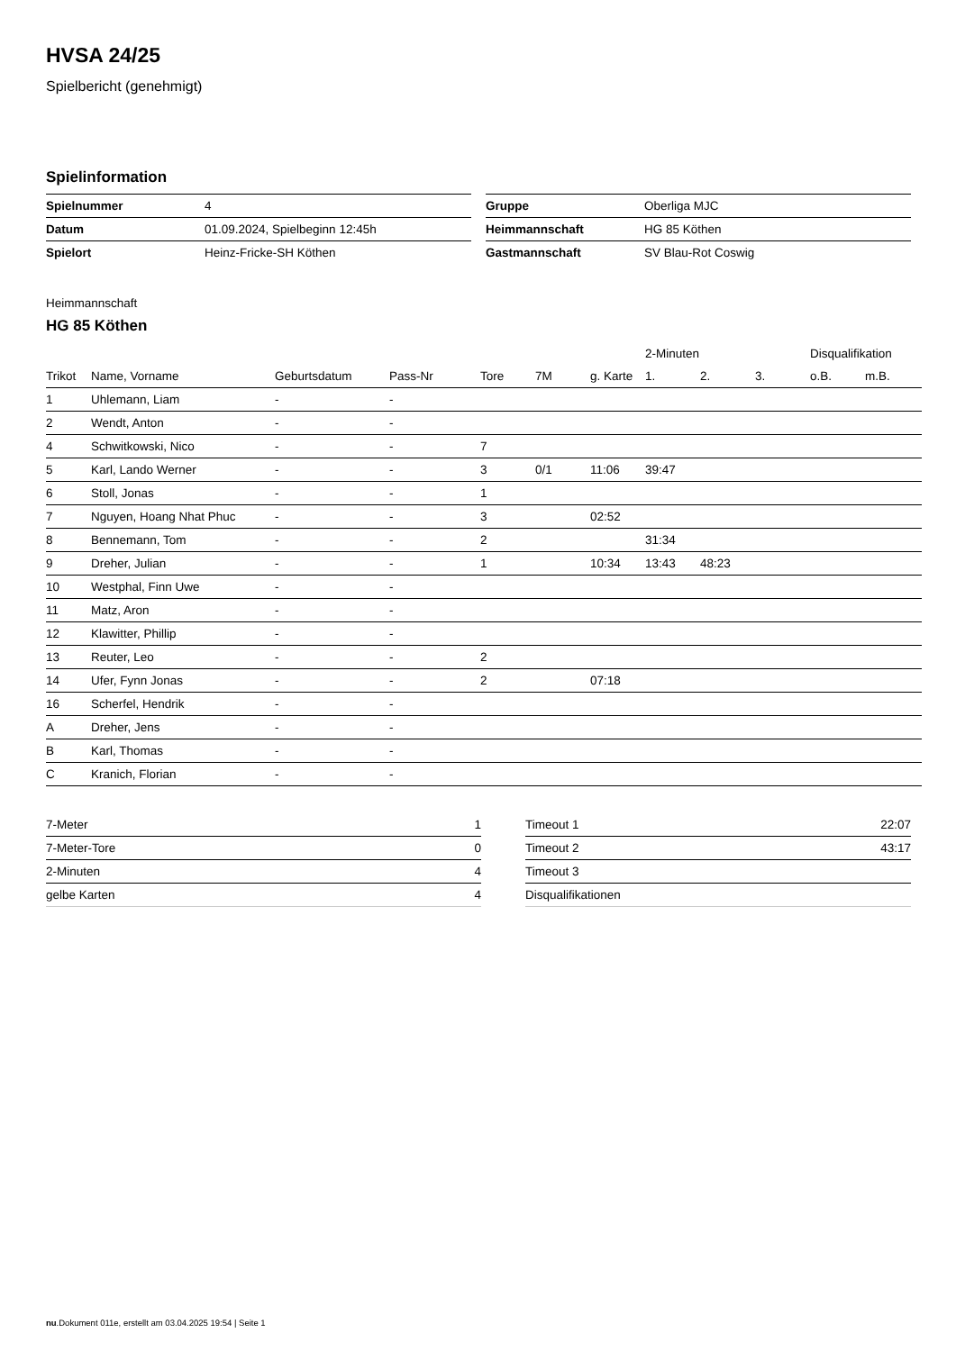HVSA 24/25
Spielbericht (genehmigt)
Spielinformation
| Spielnummer | 4 |
| Datum | 01.09.2024, Spielbeginn 12:45h |
| Spielort | Heinz-Fricke-SH Köthen |
| Gruppe | Oberliga MJC |
| Heimmannschaft | HG 85 Köthen |
| Gastmannschaft | SV Blau-Rot Coswig |
Heimmannschaft
HG 85 Köthen
| | | | | | | | 2-Minuten | | | Disqualifikation | |
| --- | --- | --- | --- | --- | --- | --- | --- | --- | --- | --- | --- |
| Trikot | Name, Vorname | Geburtsdatum | Pass-Nr | Tore | 7M | g. Karte | 1. | 2. | 3. | o.B. | m.B. |
| 1 | Uhlemann, Liam | - | - | | | | | | | | |
| 2 | Wendt, Anton | - | - | | | | | | | | |
| 4 | Schwitkowski, Nico | - | - | 7 | | | | | | | |
| 5 | Karl, Lando Werner | - | - | 3 | 0/1 | 11:06 | 39:47 | | | | |
| 6 | Stoll, Jonas | - | - | 1 | | | | | | | |
| 7 | Nguyen, Hoang Nhat Phuc | - | - | 3 | | 02:52 | | | | | |
| 8 | Bennemann, Tom | - | - | 2 | | | 31:34 | | | | |
| 9 | Dreher, Julian | - | - | 1 | | 10:34 | 13:43 | 48:23 | | | |
| 10 | Westphal, Finn Uwe | - | - | | | | | | | | |
| 11 | Matz, Aron | - | - | | | | | | | | |
| 12 | Klawitter, Phillip | - | - | | | | | | | | |
| 13 | Reuter, Leo | - | - | 2 | | | | | | | |
| 14 | Ufer, Fynn Jonas | - | - | 2 | | 07:18 | | | | | |
| 16 | Scherfel, Hendrik | - | - | | | | | | | | |
| A | Dreher, Jens | - | - | | | | | | | | |
| B | Karl, Thomas | - | - | | | | | | | | |
| C | Kranich, Florian | - | - | | | | | | | | |
| 7-Meter | 1 |
| 7-Meter-Tore | 0 |
| 2-Minuten | 4 |
| gelbe Karten | 4 |
| Timeout 1 | 22:07 |
| Timeout 2 | 43:17 |
| Timeout 3 | |
| Disqualifikationen | |
nu.Dokument 011e, erstellt am 03.04.2025 19:54 | Seite 1